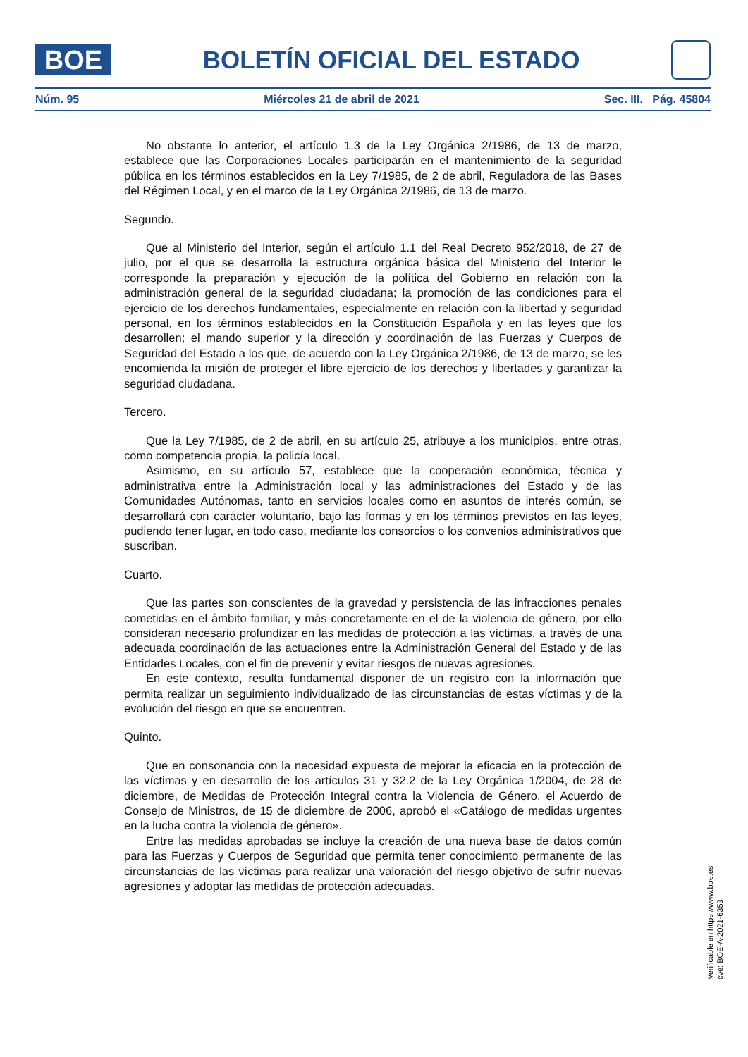BOE
BOLETÍN OFICIAL DEL ESTADO
Núm. 95 Miércoles 21 de abril de 2021 Sec. III. Pág. 45804
No obstante lo anterior, el artículo 1.3 de la Ley Orgánica 2/1986, de 13 de marzo, establece que las Corporaciones Locales participarán en el mantenimiento de la seguridad pública en los términos establecidos en la Ley 7/1985, de 2 de abril, Reguladora de las Bases del Régimen Local, y en el marco de la Ley Orgánica 2/1986, de 13 de marzo.
Segundo.
Que al Ministerio del Interior, según el artículo 1.1 del Real Decreto 952/2018, de 27 de julio, por el que se desarrolla la estructura orgánica básica del Ministerio del Interior le corresponde la preparación y ejecución de la política del Gobierno en relación con la administración general de la seguridad ciudadana; la promoción de las condiciones para el ejercicio de los derechos fundamentales, especialmente en relación con la libertad y seguridad personal, en los términos establecidos en la Constitución Española y en las leyes que los desarrollen; el mando superior y la dirección y coordinación de las Fuerzas y Cuerpos de Seguridad del Estado a los que, de acuerdo con la Ley Orgánica 2/1986, de 13 de marzo, se les encomienda la misión de proteger el libre ejercicio de los derechos y libertades y garantizar la seguridad ciudadana.
Tercero.
Que la Ley 7/1985, de 2 de abril, en su artículo 25, atribuye a los municipios, entre otras, como competencia propia, la policía local.
Asimismo, en su artículo 57, establece que la cooperación económica, técnica y administrativa entre la Administración local y las administraciones del Estado y de las Comunidades Autónomas, tanto en servicios locales como en asuntos de interés común, se desarrollará con carácter voluntario, bajo las formas y en los términos previstos en las leyes, pudiendo tener lugar, en todo caso, mediante los consorcios o los convenios administrativos que suscriban.
Cuarto.
Que las partes son conscientes de la gravedad y persistencia de las infracciones penales cometidas en el ámbito familiar, y más concretamente en el de la violencia de género, por ello consideran necesario profundizar en las medidas de protección a las víctimas, a través de una adecuada coordinación de las actuaciones entre la Administración General del Estado y de las Entidades Locales, con el fin de prevenir y evitar riesgos de nuevas agresiones.
En este contexto, resulta fundamental disponer de un registro con la información que permita realizar un seguimiento individualizado de las circunstancias de estas víctimas y de la evolución del riesgo en que se encuentren.
Quinto.
Que en consonancia con la necesidad expuesta de mejorar la eficacia en la protección de las víctimas y en desarrollo de los artículos 31 y 32.2 de la Ley Orgánica 1/2004, de 28 de diciembre, de Medidas de Protección Integral contra la Violencia de Género, el Acuerdo de Consejo de Ministros, de 15 de diciembre de 2006, aprobó el «Catálogo de medidas urgentes en la lucha contra la violencia de género».
Entre las medidas aprobadas se incluye la creación de una nueva base de datos común para las Fuerzas y Cuerpos de Seguridad que permita tener conocimiento permanente de las circunstancias de las víctimas para realizar una valoración del riesgo objetivo de sufrir nuevas agresiones y adoptar las medidas de protección adecuadas.
Verificable en https://www.boe.es
cve: BOE-A-2021-6353